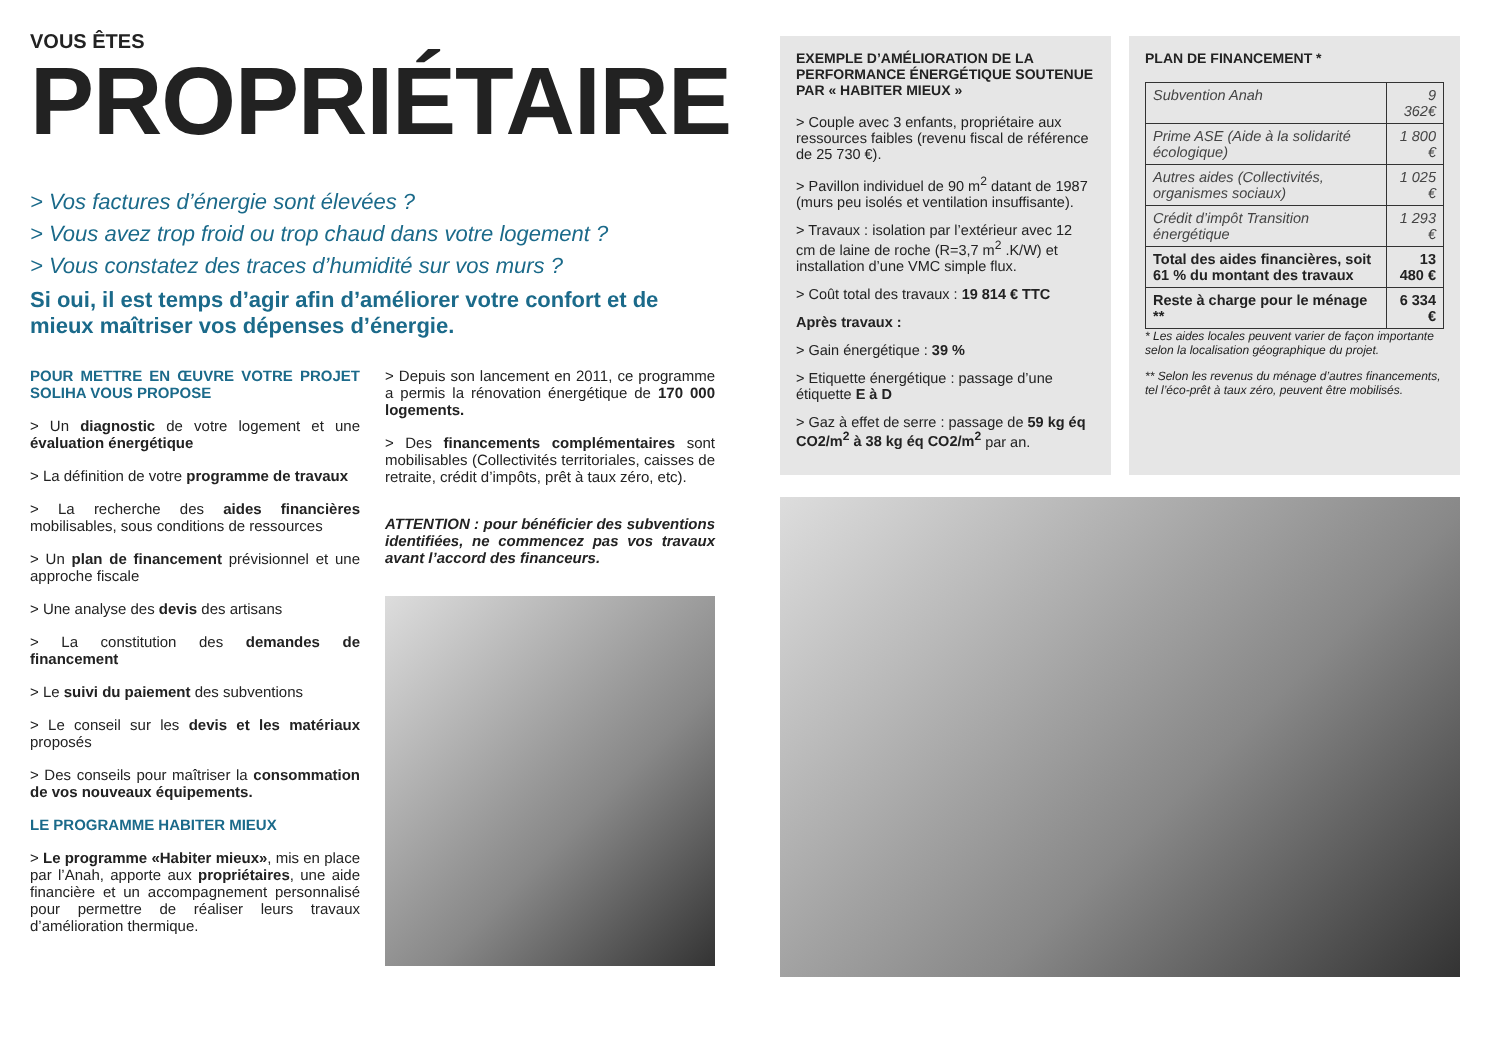VOUS ÊTES
PROPRIÉTAIRE
> Vos factures d’énergie sont élevées ?
> Vous avez trop froid ou trop chaud dans votre logement ?
> Vous constatez des traces d’humidité sur vos murs ?
Si oui, il est temps d’agir afin d’améliorer votre confort et de mieux maîtriser vos dépenses d’énergie.
POUR METTRE EN ŒUVRE VOTRE PROJET SOLIHA VOUS PROPOSE
> Un diagnostic de votre logement et une évaluation énergétique
> La définition de votre programme de travaux
> La recherche des aides financières mobilisables, sous conditions de ressources
> Un plan de financement prévisionnel et une approche fiscale
> Une analyse des devis des artisans
> La constitution des demandes de financement
> Le suivi du paiement des subventions
> Le conseil sur les devis et les matériaux proposés
> Des conseils pour maîtriser la consommation de vos nouveaux équipements.
LE PROGRAMME HABITER MIEUX
> Le programme «Habiter mieux», mis en place par l’Anah, apporte aux propriétaires, une aide financière et un accompagnement personnalisé pour permettre de réaliser leurs travaux d’amélioration thermique.
> Depuis son lancement en 2011, ce programme a permis la rénovation énergétique de 170 000 logements.
> Des financements complémentaires sont mobilisables (Collectivités territoriales, caisses de retraite, crédit d’impôts, prêt à taux zéro, etc).
ATTENTION : pour bénéficier des subventions identifiées, ne commencez pas vos travaux avant l’accord des financeurs.
EXEMPLE D’AMÉLIORATION DE LA PERFORMANCE ÉNERGÉTIQUE SOUTENUE PAR « HABITER MIEUX »
> Couple avec 3 enfants, propriétaire aux ressources faibles (revenu fiscal de référence de 25 730 €).
> Pavillon individuel de 90 m<sup>2</sup> datant de 1987 (murs peu isolés et ventilation insuffisante).
> Travaux : isolation par l’extérieur avec 12 cm de laine de roche (R=3,7 m<sup>2</sup> .K/W) et installation d’une VMC simple flux.
> Coût total des travaux : 19 814 € TTC
Après travaux :
> Gain énergétique : 39 %
> Etiquette énergétique : passage d’une étiquette E à D
> Gaz à effet de serre : passage de 59 kg éq CO2/m<sup>2</sup> à 38 kg éq CO2/m<sup>2</sup> par an.
PLAN DE FINANCEMENT *
| Subvention Anah | 9 362€ |
| Prime ASE (Aide à la solidarité écologique) | 1 800 € |
| Autres aides (Collectivités, organismes sociaux) | 1 025 € |
| Crédit d’impôt Transition énergétique | 1 293 € |
| Total des aides financières, soit 61 % du montant des travaux | 13 480 € |
| Reste à charge pour le ménage ** | 6 334 € |
* Les aides locales peuvent varier de façon importante selon la localisation géographique du projet.
** Selon les revenus du ménage d’autres financements, tel l’éco-prêt à taux zéro, peuvent être mobilisés.